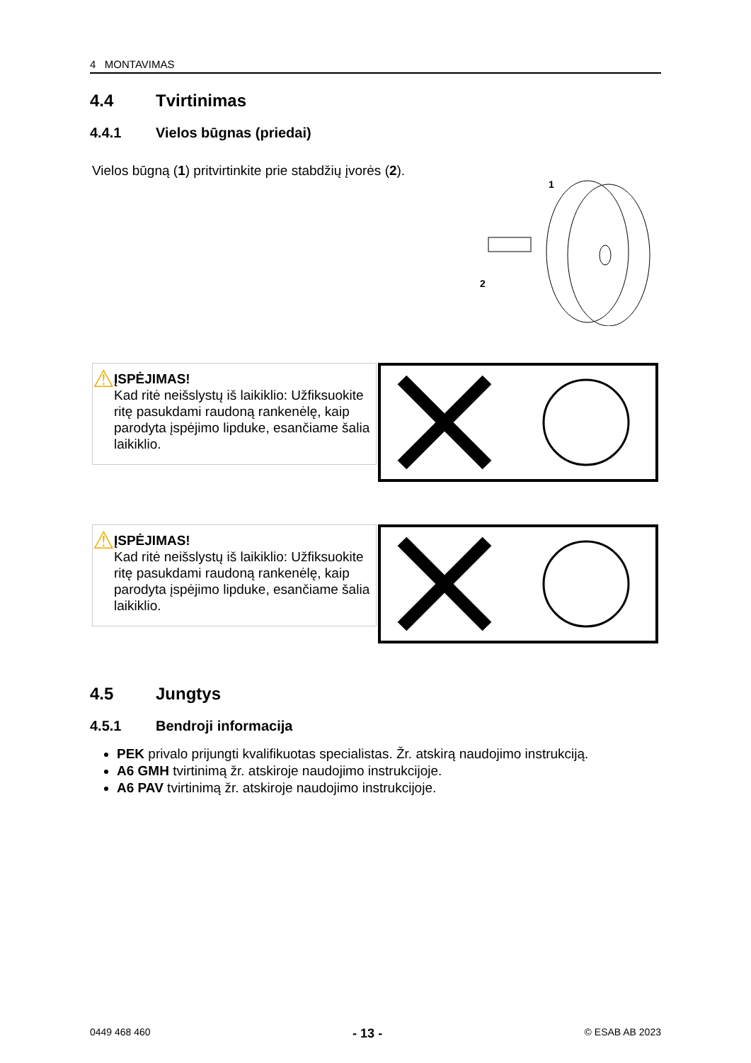4 MONTAVIMAS
4.4 Tvirtinimas
4.4.1 Vielos būgnas (priedai)
Vielos būgną (1) pritvirtinkite prie stabdžių įvorės (2).
1
2
⚠
ĮSPĖJIMAS!
Kad ritė neišslystų iš laikiklio: Užfiksuokite ritę pasukdami raudoną rankenėlę, kaip parodyta įspėjimo lipduke, esančiame šalia laikiklio.
⚠
ĮSPĖJIMAS!
Kad ritė neišslystų iš laikiklio: Užfiksuokite ritę pasukdami raudoną rankenėlę, kaip parodyta įspėjimo lipduke, esančiame šalia laikiklio.
4.5 Jungtys
4.5.1 Bendroji informacija
PEK privalo prijungti kvalifikuotas specialistas. Žr. atskirą naudojimo instrukciją.
A6 GMH tvirtinimą žr. atskiroje naudojimo instrukcijoje.
A6 PAV tvirtinimą žr. atskiroje naudojimo instrukcijoje.
0449 468 460 - 13 - © ESAB AB 2023